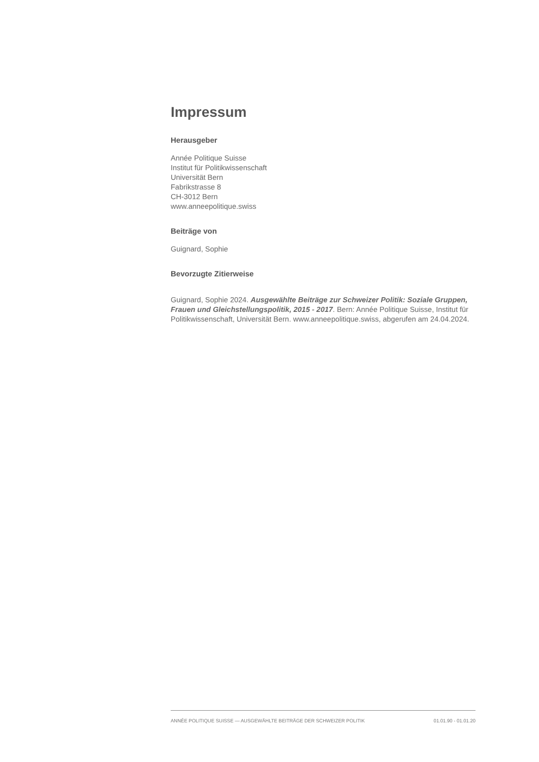Impressum
Herausgeber
Année Politique Suisse
Institut für Politikwissenschaft
Universität Bern
Fabrikstrasse 8
CH-3012 Bern
www.anneepolitique.swiss
Beiträge von
Guignard, Sophie
Bevorzugte Zitierweise
Guignard, Sophie 2024. Ausgewählte Beiträge zur Schweizer Politik: Soziale Gruppen, Frauen und Gleichstellungspolitik, 2015 - 2017. Bern: Année Politique Suisse, Institut für Politikwissenschaft, Universität Bern. www.anneepolitique.swiss, abgerufen am 24.04.2024.
ANNÉE POLITIQUE SUISSE — AUSGEWÄHLTE BEITRÄGE DER SCHWEIZER POLITIK 01.01.90 - 01.01.20